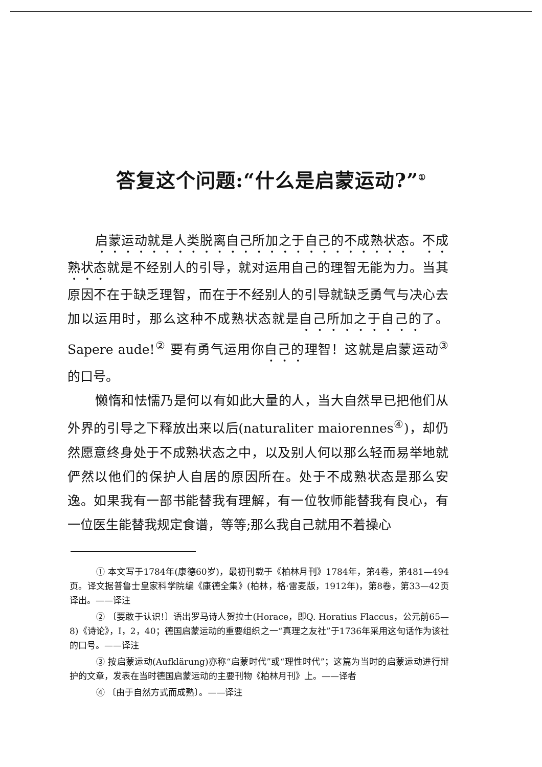答复这个问题:“什么是启蒙运动?”<sup>①</sup>
启蒙运动就是人类脱离自己所加之于自己的不成熟状态。不成熟状态就是不经别人的引导，就对运用自己的理智无能为力。当其原因不在于缺乏理智，而在于不经别人的引导就缺乏勇气与决心去加以运用时，那么这种不成熟状态就是自己所加之于自己的了。Sapere aude!<sup>②</sup> 要有勇气运用你自己的理智！这就是启蒙运动<sup>③</sup> 的口号。
懒惰和怯懦乃是何以有如此大量的人，当大自然早已把他们从外界的引导之下释放出来以后(naturaliter maiorennes<sup>④</sup>)，却仍然愿意终身处于不成熟状态之中，以及别人何以那么轻而易举地就俨然以他们的保护人自居的原因所在。处于不成熟状态是那么安逸。如果我有一部书能替我有理解，有一位牧师能替我有良心，有一位医生能替我规定食谱，等等;那么我自己就用不着操心
① 本文写于1784年(康德60岁)，最初刊载于《柏林月刊》1784年，第4卷，第481—494页。译文据普鲁士皇家科学院编《康德全集》(柏林，格·雷麦版，1912年)，第8卷，第33—42页译出。——译注
② 〔要敢于认识!〕语出罗马诗人贺拉士(Horace，即Q. Horatius Flaccus，公元前65—8)《诗论》，I，2，40；德国启蒙运动的重要组织之一“真理之友社”于1736年采用这句话作为该社的口号。——译注
③ 按启蒙运动(Aufklärung)亦称“启蒙时代”或“理性时代”；这篇为当时的启蒙运动进行辩护的文章，发表在当时德国启蒙运动的主要刊物《柏林月刊》上。——译者
④ 〔由于自然方式而成熟〕。——译注